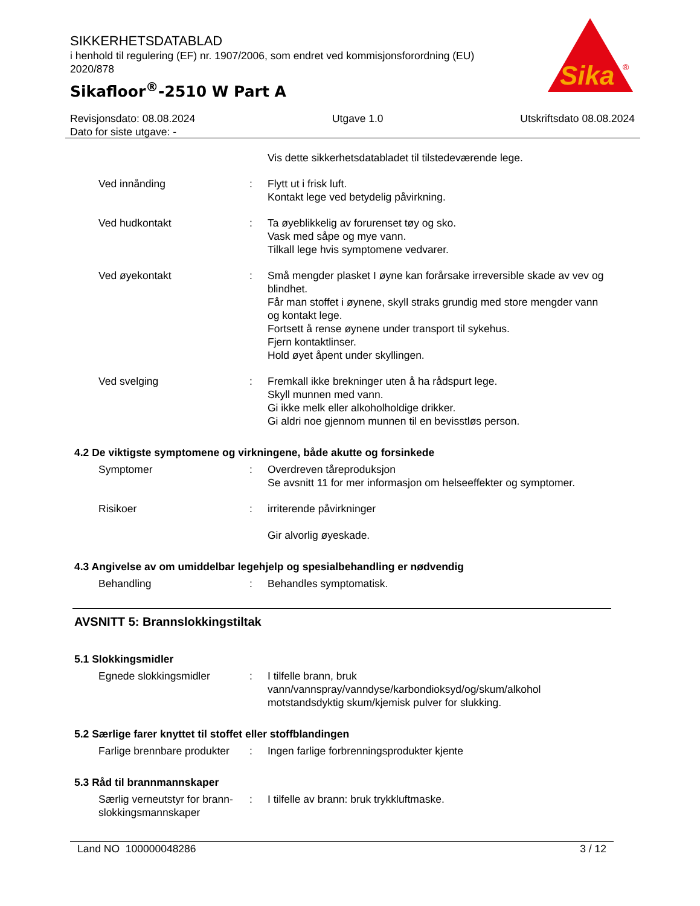SIKKERHETSDATABLAD
i henhold til regulering (EF) nr. 1907/2006, som endret ved kommisjonsforordning (EU) 2020/878
Sikafloor<sup>®</sup>-2510 W Part A
Sika
®
Revisjonsdato: 08.08.2024
Dato for siste utgave: -
Utgave 1.0 Utskriftsdato 08.08.2024
Vis dette sikkerhetsdatabladet til tilstedeværende lege.
Ved innånding : Flytt ut i frisk luft.
Kontakt lege ved betydelig påvirkning.
Ved hudkontakt : Ta øyeblikkelig av forurenset tøy og sko.
Vask med såpe og mye vann.
Tilkall lege hvis symptomene vedvarer.
Ved øyekontakt : Små mengder plasket I øyne kan forårsake irreversible skade av vev og blindhet.
Får man stoffet i øynene, skyll straks grundig med store mengder vann og kontakt lege.
Fortsett å rense øynene under transport til sykehus.
Fjern kontaktlinser.
Hold øyet åpent under skyllingen.
Ved svelging : Fremkall ikke brekninger uten å ha rådspurt lege.
Skyll munnen med vann.
Gi ikke melk eller alkoholholdige drikker.
Gi aldri noe gjennom munnen til en bevisstløs person.
4.2 De viktigste symptomene og virkningene, både akutte og forsinkede
Symptomer : Overdreven tåreproduksjon
Se avsnitt 11 for mer informasjon om helseeffekter og symptomer.
Risikoer : irriterende påvirkninger
Gir alvorlig øyeskade.
4.3 Angivelse av om umiddelbar legehjelp og spesialbehandling er nødvendig
Behandling : Behandles symptomatisk.
AVSNITT 5: Brannslokkingstiltak
5.1 Slokkingsmidler
Egnede slokkingsmidler : I tilfelle brann, bruk vann/vannspray/vanndyse/karbondioksyd/og/skum/alkohol motstandsdyktig skum/kjemisk pulver for slukking.
5.2 Særlige farer knyttet til stoffet eller stoffblandingen
Farlige brennbare produkter
: Ingen farlige forbrenningsprodukter kjente
5.3 Råd til brannmannskaper
Særlig verneutstyr for brann-slokkingsmannskaper
: I tilfelle av brann: bruk trykkluftmaske.
Land NO 100000048286 3 / 12